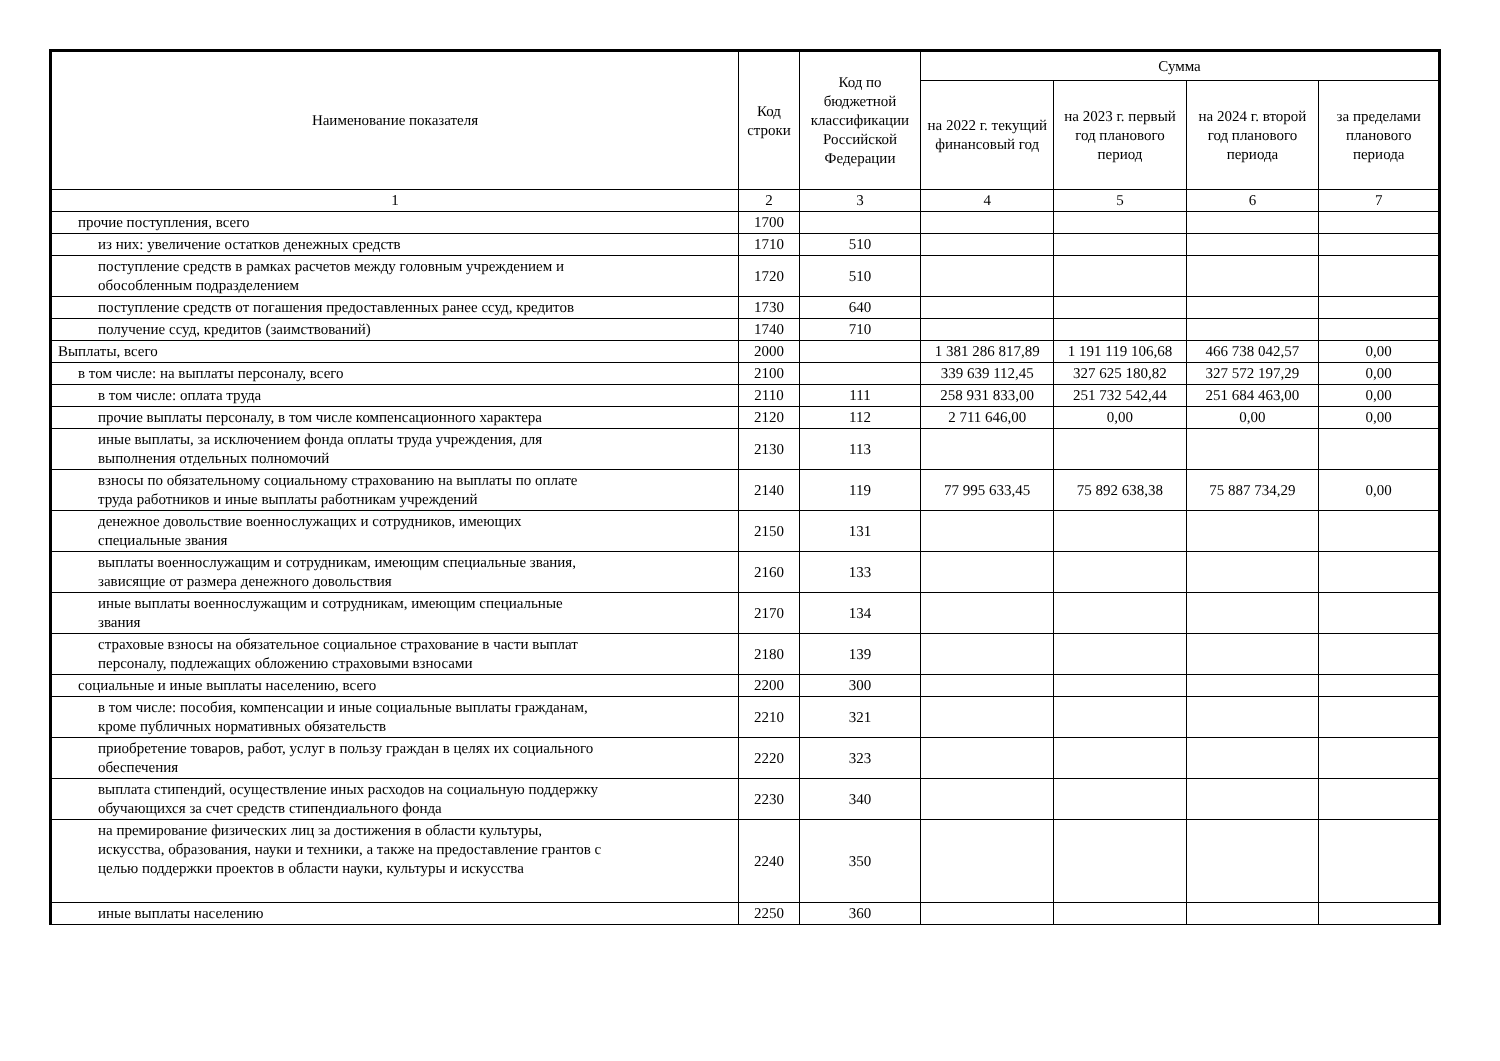| Наименование показателя | Код строки | Код по бюджетной классификации Российской Федерации | Сумма | | | |
| --- | --- | --- | --- | --- | --- | --- |
| | | | на 2022 г. текущий финансовый год | на 2023 г. первый год планового период | на 2024 г. второй год планового периода | за пределами планового периода |
| 1 | 2 | 3 | 4 | 5 | 6 | 7 |
| прочие поступления, всего | 1700 | | | | | |
| из них: увеличение остатков денежных средств | 1710 | 510 | | | | |
| поступление средств в рамках расчетов между головным учреждением и обособленным подразделением | 1720 | 510 | | | | |
| поступление средств от погашения предоставленных ранее ссуд, кредитов | 1730 | 640 | | | | |
| получение ссуд, кредитов (заимствований) | 1740 | 710 | | | | |
| Выплаты, всего | 2000 | | 1 381 286 817,89 | 1 191 119 106,68 | 466 738 042,57 | 0,00 |
| в том числе: на выплаты персоналу, всего | 2100 | | 339 639 112,45 | 327 625 180,82 | 327 572 197,29 | 0,00 |
| в том числе: оплата труда | 2110 | 111 | 258 931 833,00 | 251 732 542,44 | 251 684 463,00 | 0,00 |
| прочие выплаты персоналу, в том числе компенсационного характера | 2120 | 112 | 2 711 646,00 | 0,00 | 0,00 | 0,00 |
| иные выплаты, за исключением фонда оплаты труда учреждения, для выполнения отдельных полномочий | 2130 | 113 | | | | |
| взносы по обязательному социальному страхованию на выплаты по оплате труда работников и иные выплаты работникам учреждений | 2140 | 119 | 77 995 633,45 | 75 892 638,38 | 75 887 734,29 | 0,00 |
| денежное довольствие военнослужащих и сотрудников, имеющих специальные звания | 2150 | 131 | | | | |
| выплаты военнослужащим и сотрудникам, имеющим специальные звания, зависящие от размера денежного довольствия | 2160 | 133 | | | | |
| иные выплаты военнослужащим и сотрудникам, имеющим специальные звания | 2170 | 134 | | | | |
| страховые взносы на обязательное социальное страхование в части выплат персоналу, подлежащих обложению страховыми взносами | 2180 | 139 | | | | |
| социальные и иные выплаты населению, всего | 2200 | 300 | | | | |
| в том числе: пособия, компенсации и иные социальные выплаты гражданам, кроме публичных нормативных обязательств | 2210 | 321 | | | | |
| приобретение товаров, работ, услуг в пользу граждан в целях их социального обеспечения | 2220 | 323 | | | | |
| выплата стипендий, осуществление иных расходов на социальную поддержку обучающихся за счет средств стипендиального фонда | 2230 | 340 | | | | |
| на премирование физических лиц за достижения в области культуры, искусства, образования, науки и техники, а также на предоставление грантов с целью поддержки проектов в области науки, культуры и искусства | 2240 | 350 | | | | |
| иные выплаты населению | 2250 | 360 | | | | |